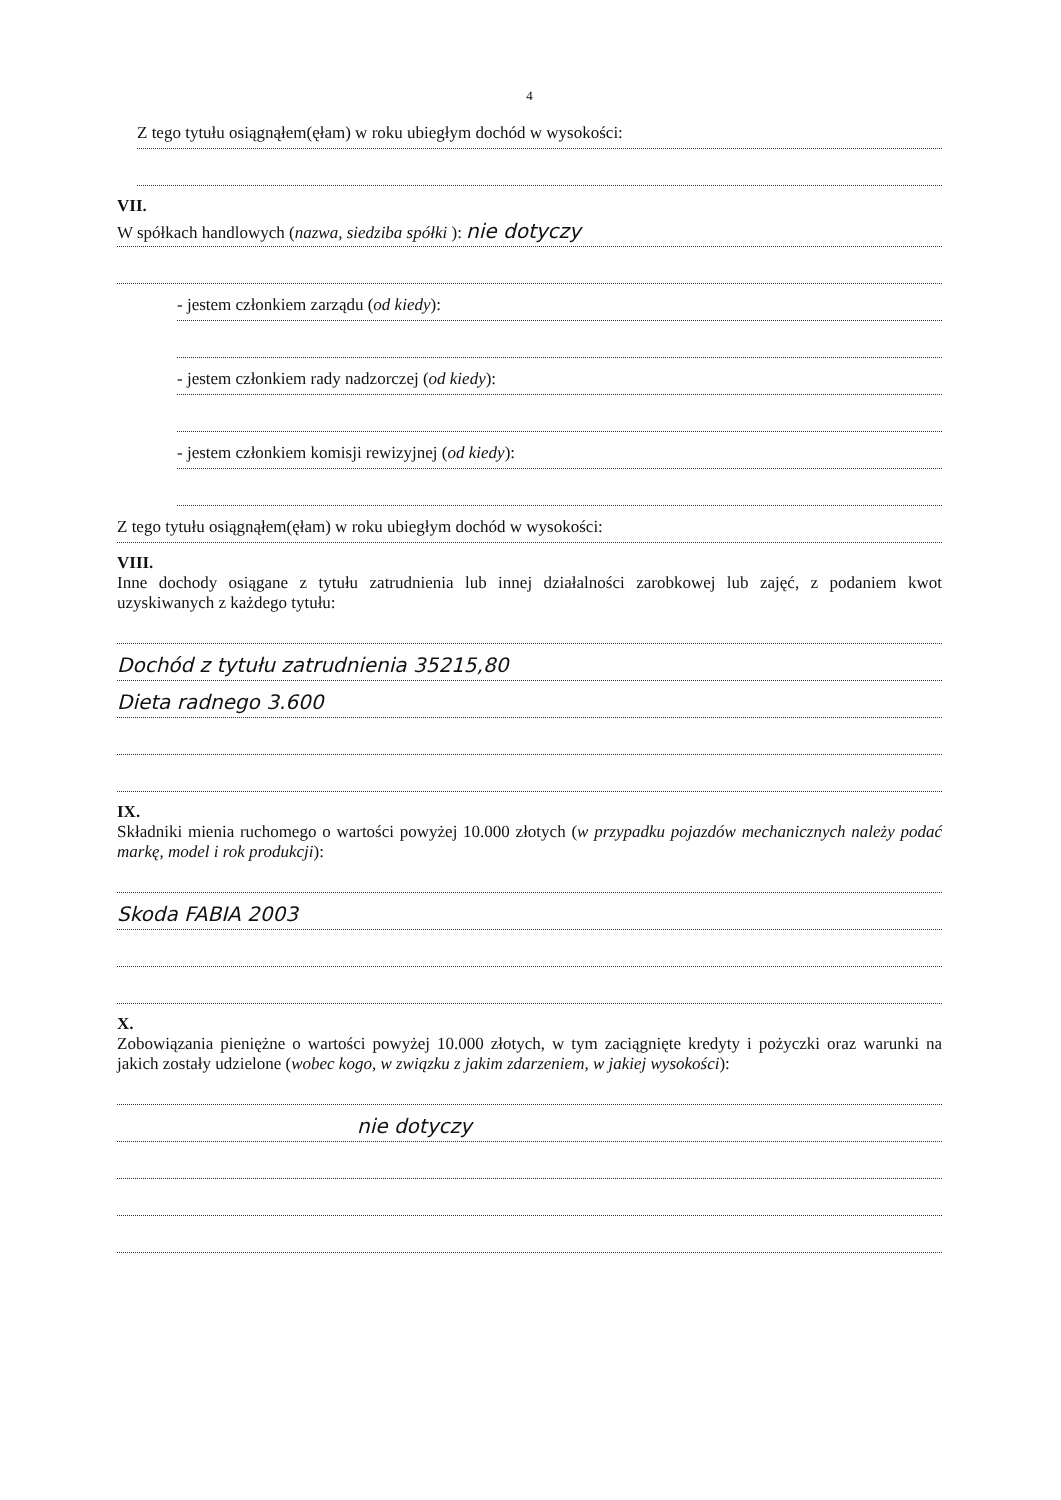4
Z tego tytułu osiągnąłem(ęłam) w roku ubiegłym dochód w wysokości:
VII.
W spółkach handlowych (nazwa, siedziba spółki ): nie dotyczy
- jestem członkiem zarządu (od kiedy):
- jestem członkiem rady nadzorczej (od kiedy):
- jestem członkiem komisji rewizyjnej (od kiedy):
Z tego tytułu osiągnąłem(ęłam) w roku ubiegłym dochód w wysokości:
VIII.
Inne dochody osiągane z tytułu zatrudnienia lub innej działalności zarobkowej lub zajęć, z podaniem kwot uzyskiwanych z każdego tytułu:
Dochód z tytułu zatrudnienia 35215,80
Dieta radnego 3.600
IX.
Składniki mienia ruchomego o wartości powyżej 10.000 złotych (w przypadku pojazdów mechanicznych należy podać markę, model i rok produkcji):
Skoda FABIA 2003
X.
Zobowiązania pieniężne o wartości powyżej 10.000 złotych, w tym zaciągnięte kredyty i pożyczki oraz warunki na jakich zostały udzielone (wobec kogo, w związku z jakim zdarzeniem, w jakiej wysokości):
nie dotyczy